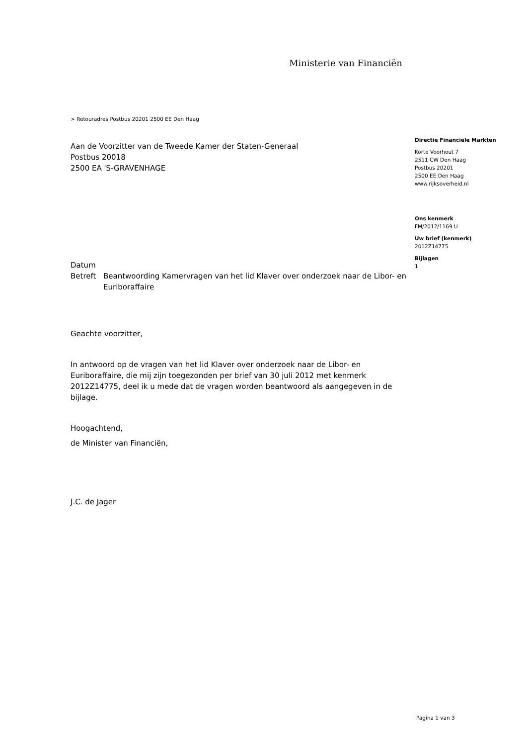Ministerie van Financiën
> Retouradres Postbus 20201 2500 EE Den Haag
Aan de Voorzitter van de Tweede Kamer der Staten-Generaal
Postbus 20018
2500 EA 'S-GRAVENHAGE
Directie Financiële Markten
Korte Voorhout 7
2511 CW Den Haag
Postbus 20201
2500 EE Den Haag
www.rijksoverheid.nl
Ons kenmerk
FM/2012/1169 U
Uw brief (kenmerk)
2012Z14775
Bijlagen
1
Datum
Betreft Beantwoording Kamervragen van het lid Klaver over onderzoek naar de Libor- en Euriboraffaire
Geachte voorzitter,
In antwoord op de vragen van het lid Klaver over onderzoek naar de Libor- en Euriboraffaire, die mij zijn toegezonden per brief van 30 juli 2012 met kenmerk 2012Z14775, deel ik u mede dat de vragen worden beantwoord als aangegeven in de bijlage.
Hoogachtend,
de Minister van Financiën,
J.C. de Jager
Pagina 1 van 3